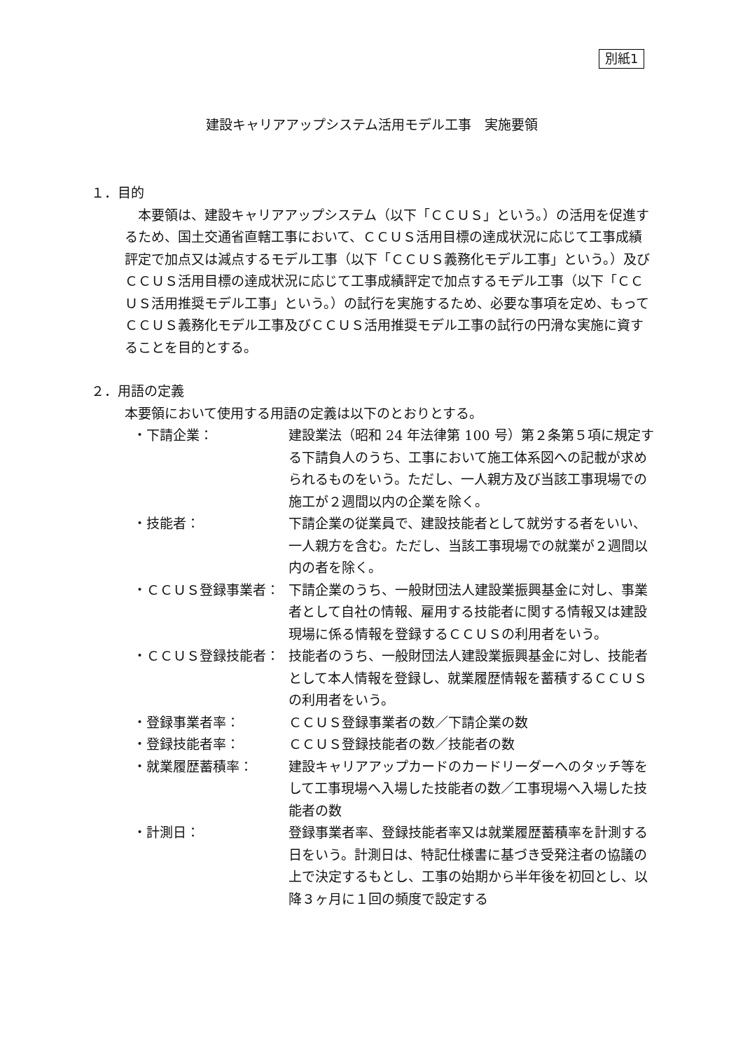別紙1
建設キャリアアップシステム活用モデル工事　実施要領
１．目的
　本要領は、建設キャリアアップシステム（以下「ＣＣＵＳ」という。）の活用を促進するため、国土交通省直轄工事において、ＣＣＵＳ活用目標の達成状況に応じて工事成績評定で加点又は減点するモデル工事（以下「ＣＣＵＳ義務化モデル工事」という。）及びＣＣＵＳ活用目標の達成状況に応じて工事成績評定で加点するモデル工事（以下「ＣＣＵＳ活用推奨モデル工事」という。）の試行を実施するため、必要な事項を定め、もってＣＣＵＳ義務化モデル工事及びＣＣＵＳ活用推奨モデル工事の試行の円滑な実施に資することを目的とする。
２．用語の定義
本要領において使用する用語の定義は以下のとおりとする。
・下請企業： 建設業法（昭和 24 年法律第 100 号）第２条第５項に規定する下請負人のうち、工事において施工体系図への記載が求められるものをいう。ただし、一人親方及び当該工事現場での施工が２週間以内の企業を除く。
・技能者： 下請企業の従業員で、建設技能者として就労する者をいい、一人親方を含む。ただし、当該工事現場での就業が２週間以内の者を除く。
・ＣＣＵＳ登録事業者： 下請企業のうち、一般財団法人建設業振興基金に対し、事業者として自社の情報、雇用する技能者に関する情報又は建設現場に係る情報を登録するＣＣＵＳの利用者をいう。
・ＣＣＵＳ登録技能者： 技能者のうち、一般財団法人建設業振興基金に対し、技能者として本人情報を登録し、就業履歴情報を蓄積するＣＣＵＳの利用者をいう。
・登録事業者率： ＣＣＵＳ登録事業者の数／下請企業の数
・登録技能者率： ＣＣＵＳ登録技能者の数／技能者の数
・就業履歴蓄積率： 建設キャリアアップカードのカードリーダーへのタッチ等をして工事現場へ入場した技能者の数／工事現場へ入場した技能者の数
・計測日： 登録事業者率、登録技能者率又は就業履歴蓄積率を計測する日をいう。計測日は、特記仕様書に基づき受発注者の協議の上で決定するもとし、工事の始期から半年後を初回とし、以降３ヶ月に１回の頻度で設定する